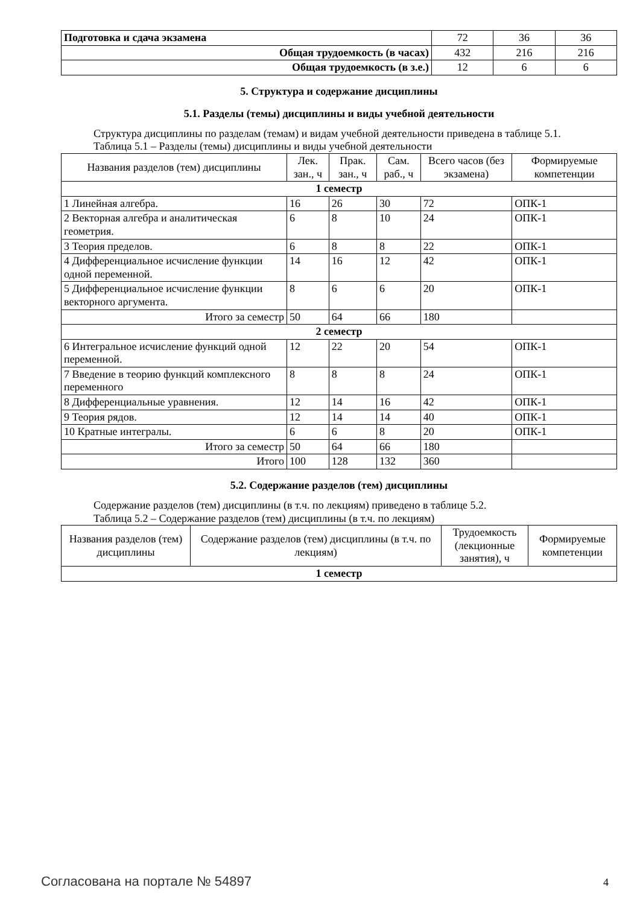| Подготовка и сдача экзамена | 72 | 36 | 36 |
| Общая трудоемкость (в часах) | 432 | 216 | 216 |
| Общая трудоемкость (в з.е.) | 12 | 6 | 6 |
5. Структура и содержание дисциплины
5.1. Разделы (темы) дисциплины и виды учебной деятельности
Структура дисциплины по разделам (темам) и видам учебной деятельности приведена в таблице 5.1.
Таблица 5.1 – Разделы (темы) дисциплины и виды учебной деятельности
| Названия разделов (тем) дисциплины | Лек. зан., ч | Прак. зан., ч | Сам. раб., ч | Всего часов (без экзамена) | Формируемые компетенции |
| --- | --- | --- | --- | --- | --- |
| 1 семестр | | | | | |
| 1 Линейная алгебра. | 16 | 26 | 30 | 72 | ОПК-1 |
| 2 Векторная алгебра и аналитическая геометрия. | 6 | 8 | 10 | 24 | ОПК-1 |
| 3 Теория пределов. | 6 | 8 | 8 | 22 | ОПК-1 |
| 4 Дифференциальное исчисление функции одной переменной. | 14 | 16 | 12 | 42 | ОПК-1 |
| 5 Дифференциальное исчисление функции векторного аргумента. | 8 | 6 | 6 | 20 | ОПК-1 |
| Итого за семестр | 50 | 64 | 66 | 180 | |
| 2 семестр | | | | | |
| 6 Интегральное исчисление функций одной переменной. | 12 | 22 | 20 | 54 | ОПК-1 |
| 7 Введение в теорию функций комплексного переменного | 8 | 8 | 8 | 24 | ОПК-1 |
| 8 Дифференциальные уравнения. | 12 | 14 | 16 | 42 | ОПК-1 |
| 9 Теория рядов. | 12 | 14 | 14 | 40 | ОПК-1 |
| 10 Кратные интегралы. | 6 | 6 | 8 | 20 | ОПК-1 |
| Итого за семестр | 50 | 64 | 66 | 180 | |
| Итого | 100 | 128 | 132 | 360 | |
5.2. Содержание разделов (тем) дисциплины
Содержание разделов (тем) дисциплины (в т.ч. по лекциям) приведено в таблице 5.2.
Таблица 5.2 – Содержание разделов (тем) дисциплины (в т.ч. по лекциям)
| Названия разделов (тем) дисциплины | Содержание разделов (тем) дисциплины (в т.ч. по лекциям) | Трудоемкость (лекционные занятия), ч | Формируемые компетенции |
| --- | --- | --- | --- |
| 1 семестр | | | |
Согласована на портале № 54897 4